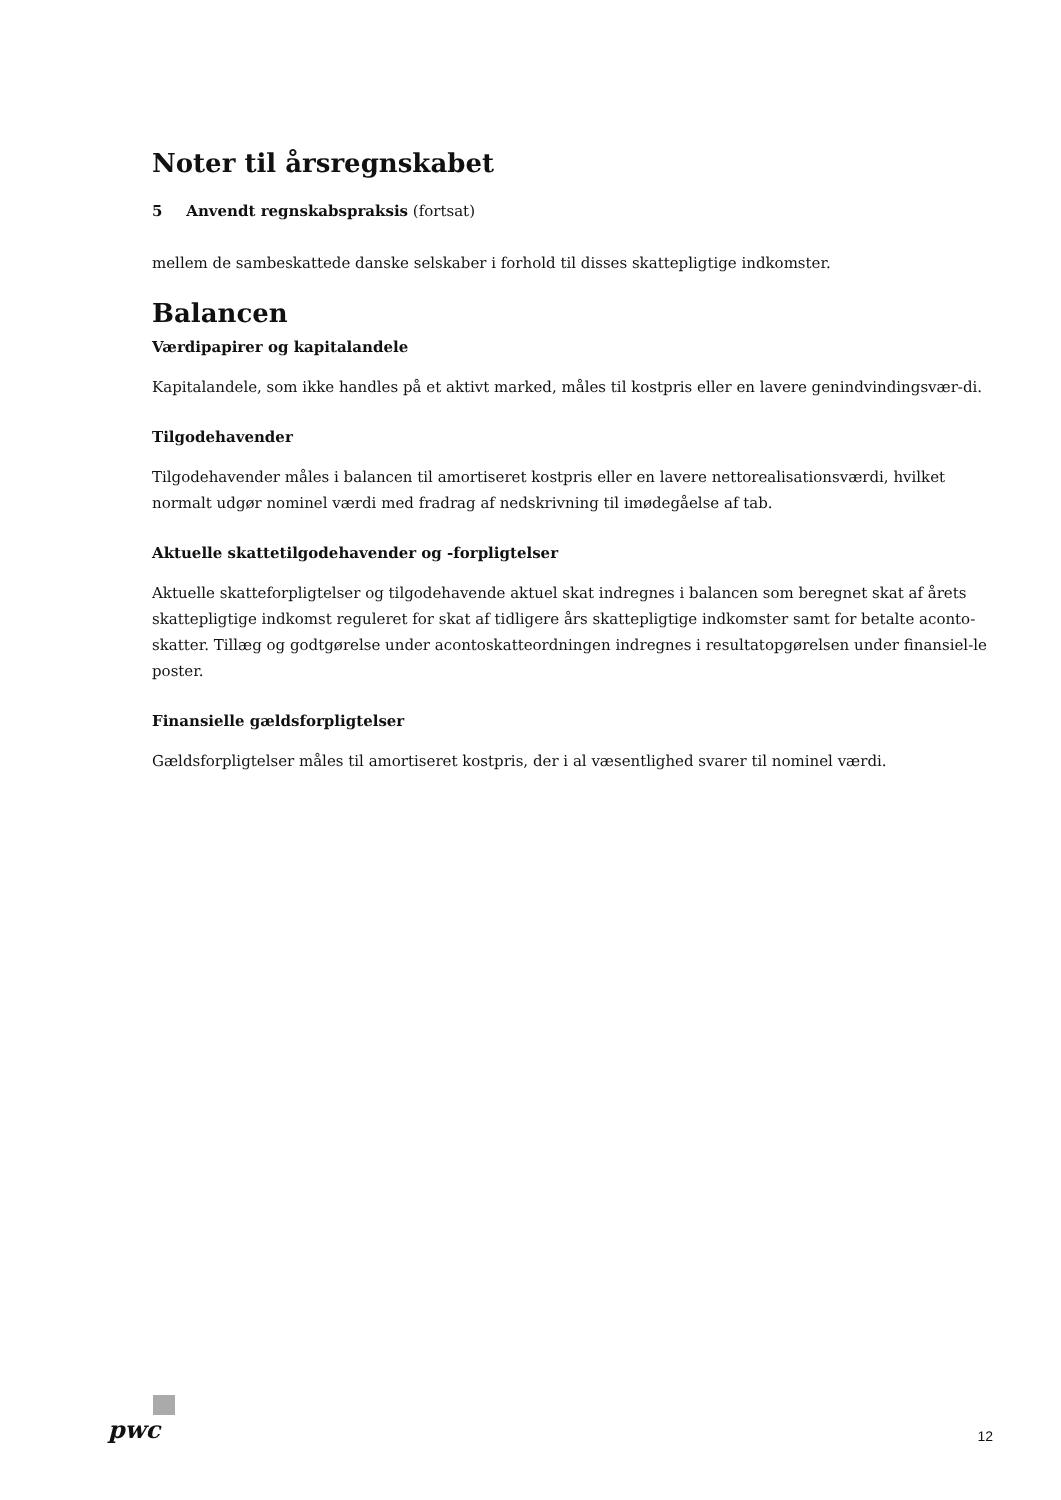Noter til årsregnskabet
5 Anvendt regnskabspraksis (fortsat)
mellem de sambeskattede danske selskaber i forhold til disses skattepligtige indkomster.
Balancen
Værdipapirer og kapitalandele
Kapitalandele, som ikke handles på et aktivt marked, måles til kostpris eller en lavere genindvindingsvær-di.
Tilgodehavender
Tilgodehavender måles i balancen til amortiseret kostpris eller en lavere nettorealisationsværdi, hvilket normalt udgør nominel værdi med fradrag af nedskrivning til imødegåelse af tab.
Aktuelle skattetilgodehavender og -forpligtelser
Aktuelle skatteforpligtelser og tilgodehavende aktuel skat indregnes i balancen som beregnet skat af årets skattepligtige indkomst reguleret for skat af tidligere års skattepligtige indkomster samt for betalte aconto-skatter. Tillæg og godtgørelse under acontoskatteordningen indregnes i resultatopgørelsen under finansiel-le poster.
Finansielle gældsforpligtelser
Gældsforpligtelser måles til amortiseret kostpris, der i al væsentlighed svarer til nominel værdi.
pwc
12